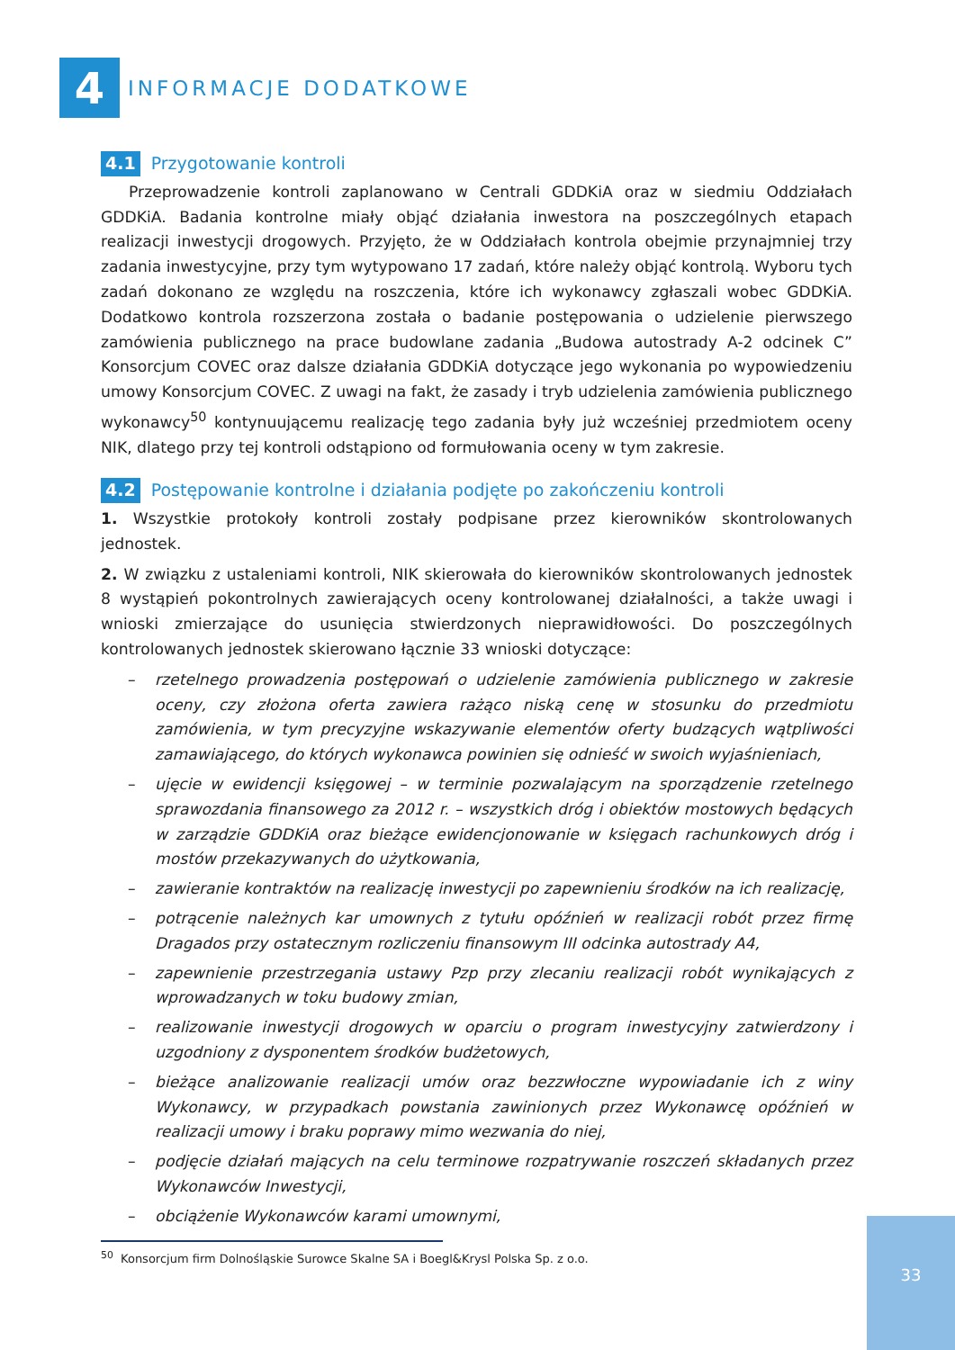4
INFORMACJE DODATKOWE
4.1 Przygotowanie kontroli
Przeprowadzenie kontroli zaplanowano w Centrali GDDKiA oraz w siedmiu Oddziałach GDDKiA. Badania kontrolne miały objąć działania inwestora na poszczególnych etapach realizacji inwestycji drogowych. Przyjęto, że w Oddziałach kontrola obejmie przynajmniej trzy zadania inwestycyjne, przy tym wytypowano 17 zadań, które należy objąć kontrolą. Wyboru tych zadań dokonano ze względu na roszczenia, które ich wykonawcy zgłaszali wobec GDDKiA. Dodatkowo kontrola rozszerzona została o badanie postępowania o udzielenie pierwszego zamówienia publicznego na prace budowlane zadania „Budowa autostrady A-2 odcinek C” Konsorcjum COVEC oraz dalsze działania GDDKiA dotyczące jego wykonania po wypowiedzeniu umowy Konsorcjum COVEC. Z uwagi na fakt, że zasady i tryb udzielenia zamówienia publicznego wykonawcy<sup>50</sup> kontynuującemu realizację tego zadania były już wcześniej przedmiotem oceny NIK, dlatego przy tej kontroli odstąpiono od formułowania oceny w tym zakresie.
4.2 Postępowanie kontrolne i działania podjęte po zakończeniu kontroli
1. Wszystkie protokoły kontroli zostały podpisane przez kierowników skontrolowanych jednostek.
2. W związku z ustaleniami kontroli, NIK skierowała do kierowników skontrolowanych jednostek 8 wystąpień pokontrolnych zawierających oceny kontrolowanej działalności, a także uwagi i wnioski zmierzające do usunięcia stwierdzonych nieprawidłowości. Do poszczególnych kontrolowanych jednostek skierowano łącznie 33 wnioski dotyczące:
– rzetelnego prowadzenia postępowań o udzielenie zamówienia publicznego w zakresie oceny, czy złożona oferta zawiera rażąco niską cenę w stosunku do przedmiotu zamówienia, w tym precyzyjne wskazywanie elementów oferty budzących wątpliwości zamawiającego, do których wykonawca powinien się odnieść w swoich wyjaśnieniach,
– ujęcie w ewidencji księgowej – w terminie pozwalającym na sporządzenie rzetelnego sprawozdania finansowego za 2012 r. – wszystkich dróg i obiektów mostowych będących w zarządzie GDDKiA oraz bieżące ewidencjonowanie w księgach rachunkowych dróg i mostów przekazywanych do użytkowania,
– zawieranie kontraktów na realizację inwestycji po zapewnieniu środków na ich realizację,
– potrącenie należnych kar umownych z tytułu opóźnień w realizacji robót przez firmę Dragados przy ostatecznym rozliczeniu finansowym III odcinka autostrady A4,
– zapewnienie przestrzegania ustawy Pzp przy zlecaniu realizacji robót wynikających z wprowadzanych w toku budowy zmian,
– realizowanie inwestycji drogowych w oparciu o program inwestycyjny zatwierdzony i uzgodniony z dysponentem środków budżetowych,
– bieżące analizowanie realizacji umów oraz bezzwłoczne wypowiadanie ich z winy Wykonawcy, w przypadkach powstania zawinionych przez Wykonawcę opóźnień w realizacji umowy i braku poprawy mimo wezwania do niej,
– podjęcie działań mających na celu terminowe rozpatrywanie roszczeń składanych przez Wykonawców Inwestycji,
– obciążenie Wykonawców karami umownymi,
<sup>50</sup> Konsorcjum firm Dolnośląskie Surowce Skalne SA i Boegl&Krysl Polska Sp. z o.o.
33